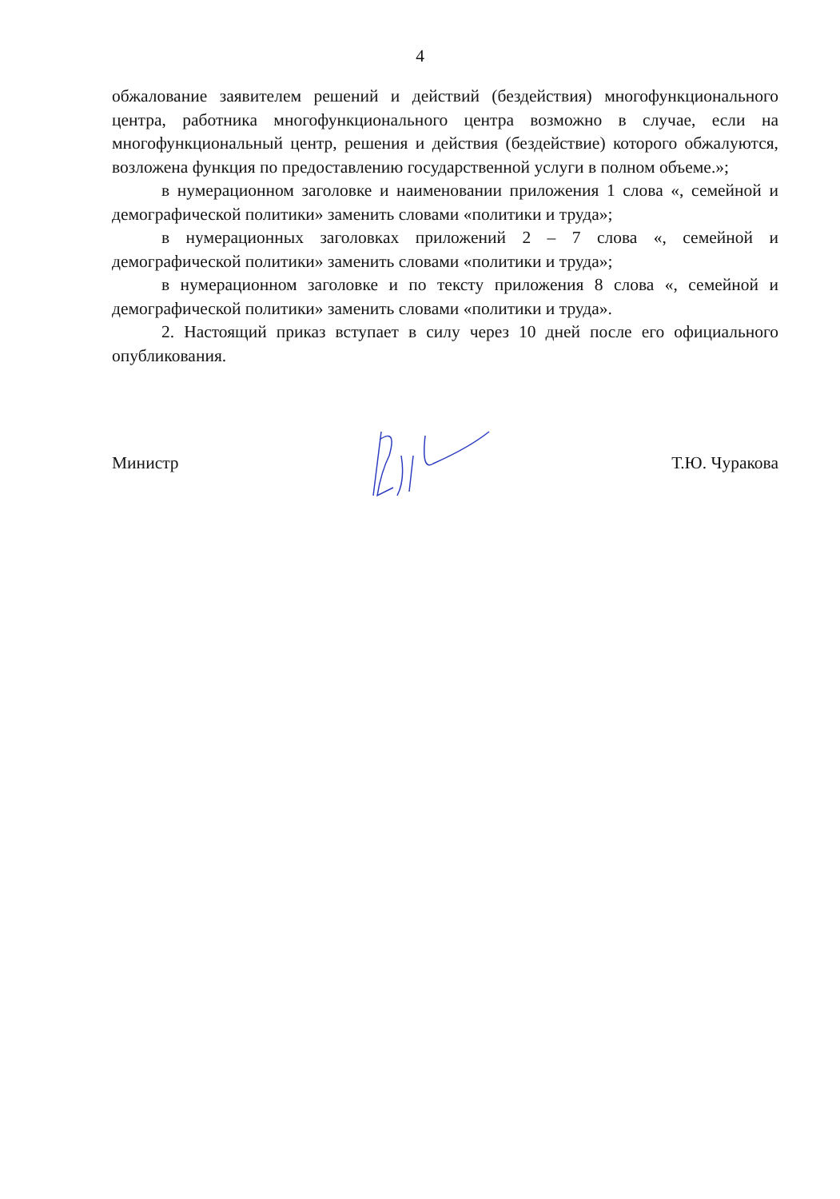4
обжалование заявителем решений и действий (бездействия) многофункционального центра, работника многофункционального центра возможно в случае, если на многофункциональный центр, решения и действия (бездействие) которого обжалуются, возложена функция по предоставлению государственной услуги в полном объеме.»;
в нумерационном заголовке и наименовании приложения 1 слова «, семейной и демографической политики» заменить словами «политики и труда»;
в нумерационных заголовках приложений 2 – 7 слова «, семейной и демографической политики» заменить словами «политики и труда»;
в нумерационном заголовке и по тексту приложения 8 слова «, семейной и демографической политики» заменить словами «политики и труда».
2. Настоящий приказ вступает в силу через 10 дней после его официального опубликования.
Министр Т.Ю. Чуракова